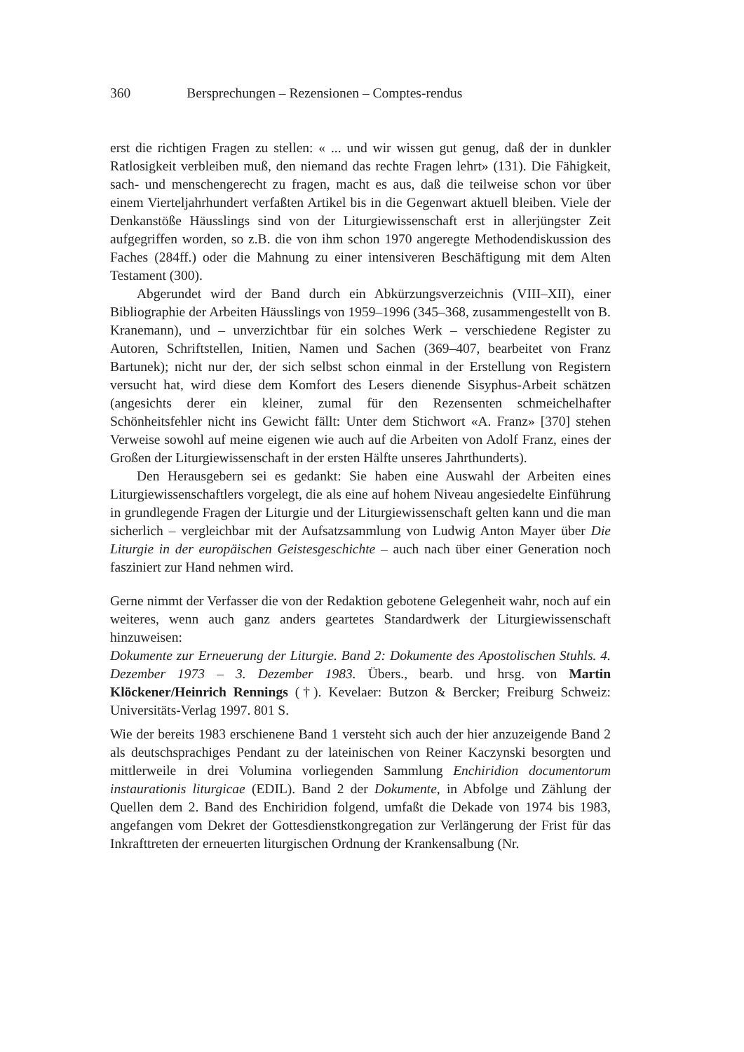360 Bersprechungen – Rezensionen – Comptes-rendus
erst die richtigen Fragen zu stellen: « ... und wir wissen gut genug, daß der in dunkler Ratlosigkeit verbleiben muß, den niemand das rechte Fragen lehrt» (131). Die Fähigkeit, sach- und menschengerecht zu fragen, macht es aus, daß die teilweise schon vor über einem Vierteljahrhundert verfaßten Artikel bis in die Gegenwart aktuell bleiben. Viele der Denkanstöße Häusslings sind von der Liturgiewissenschaft erst in allerjüngster Zeit aufgegriffen worden, so z.B. die von ihm schon 1970 angeregte Methodendiskussion des Faches (284ff.) oder die Mahnung zu einer intensiveren Beschäftigung mit dem Alten Testament (300).
Abgerundet wird der Band durch ein Abkürzungsverzeichnis (VIII–XII), einer Bibliographie der Arbeiten Häusslings von 1959–1996 (345–368, zusammengestellt von B. Kranemann), und – unverzichtbar für ein solches Werk – verschiedene Register zu Autoren, Schriftstellen, Initien, Namen und Sachen (369–407, bearbeitet von Franz Bartunek); nicht nur der, der sich selbst schon einmal in der Erstellung von Registern versucht hat, wird diese dem Komfort des Lesers dienende Sisyphus-Arbeit schätzen (angesichts derer ein kleiner, zumal für den Rezensenten schmeichelhafter Schönheitsfehler nicht ins Gewicht fällt: Unter dem Stichwort «A. Franz» [370] stehen Verweise sowohl auf meine eigenen wie auch auf die Arbeiten von Adolf Franz, eines der Großen der Liturgiewissenschaft in der ersten Hälfte unseres Jahrthunderts).
Den Herausgebern sei es gedankt: Sie haben eine Auswahl der Arbeiten eines Liturgiewissenschaftlers vorgelegt, die als eine auf hohem Niveau angesiedelte Einführung in grundlegende Fragen der Liturgie und der Liturgiewissenschaft gelten kann und die man sicherlich – vergleichbar mit der Aufsatzsammlung von Ludwig Anton Mayer über Die Liturgie in der europäischen Geistesgeschichte – auch nach über einer Generation noch fasziniert zur Hand nehmen wird.
Gerne nimmt der Verfasser die von der Redaktion gebotene Gelegenheit wahr, noch auf ein weiteres, wenn auch ganz anders geartetes Standardwerk der Liturgiewissenschaft hinzuweisen:
Dokumente zur Erneuerung der Liturgie. Band 2: Dokumente des Apostolischen Stuhls. 4. Dezember 1973 – 3. Dezember 1983. Übers., bearb. und hrsg. von Martin Klöckener/Heinrich Rennings (†). Kevelaer: Butzon & Bercker; Freiburg Schweiz: Universitäts-Verlag 1997. 801 S.
Wie der bereits 1983 erschienene Band 1 versteht sich auch der hier anzuzeigende Band 2 als deutschsprachiges Pendant zu der lateinischen von Reiner Kaczynski besorgten und mittlerweile in drei Volumina vorliegenden Sammlung Enchiridion documentorum instaurationis liturgicae (EDIL). Band 2 der Dokumente, in Abfolge und Zählung der Quellen dem 2. Band des Enchiridion folgend, umfaßt die Dekade von 1974 bis 1983, angefangen vom Dekret der Gottesdienstkongregation zur Verlängerung der Frist für das Inkrafttreten der erneuerten liturgischen Ordnung der Krankensalbung (Nr.